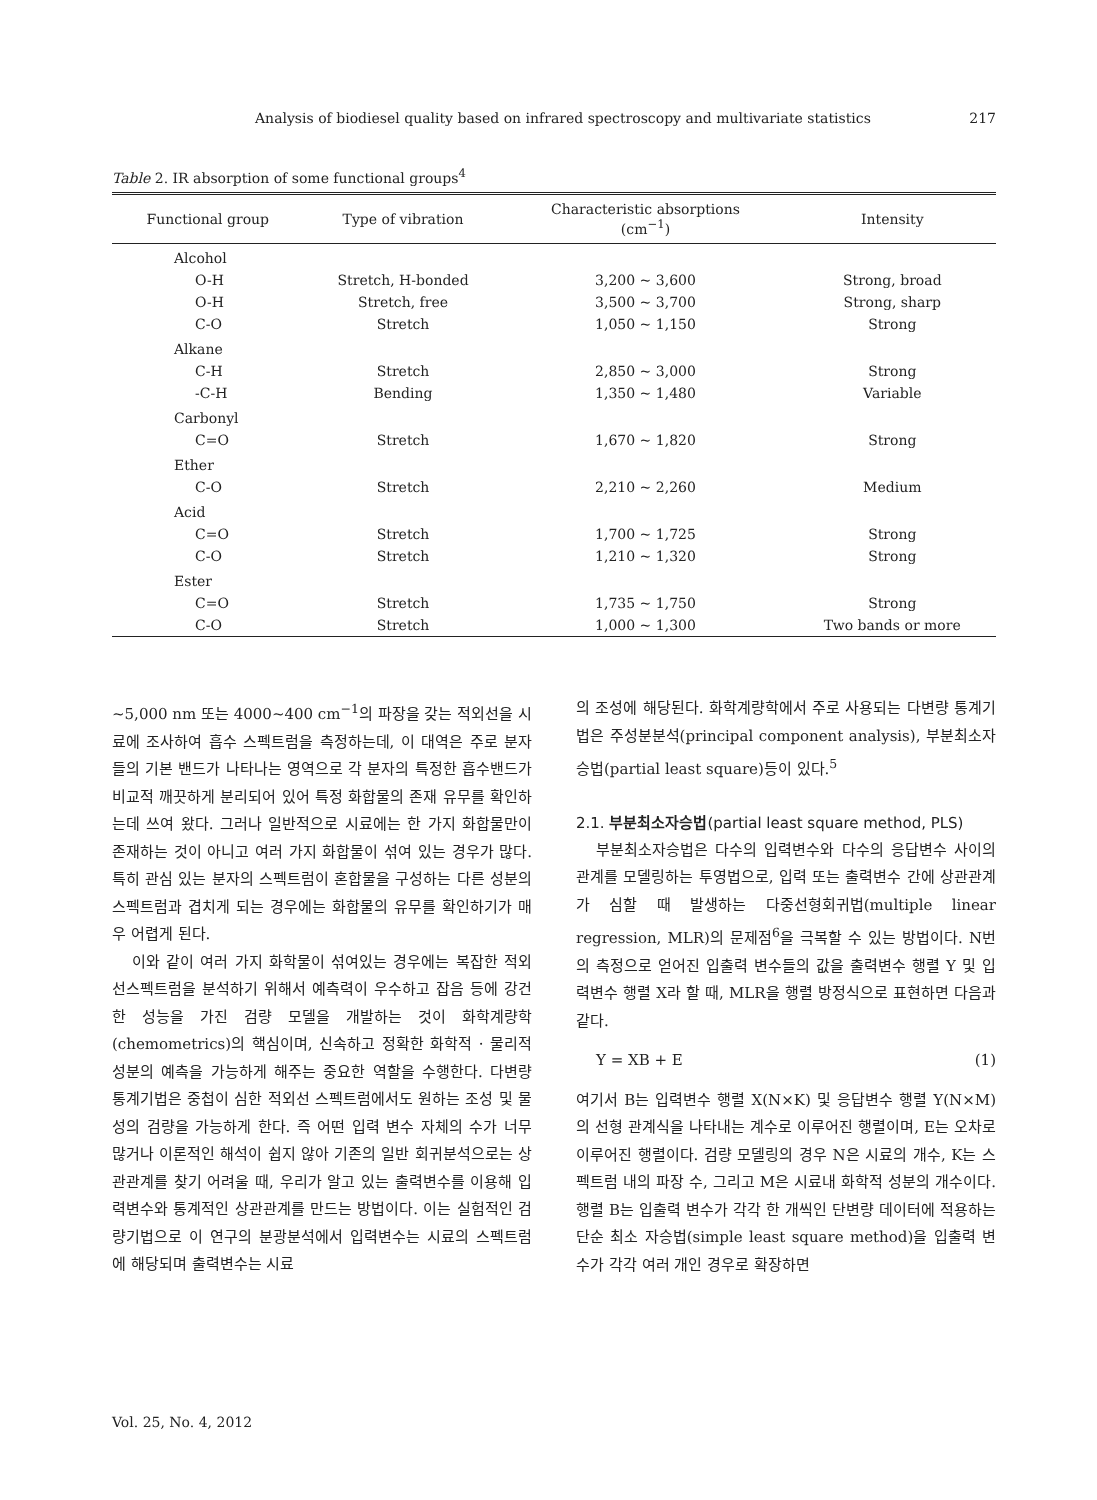Analysis of biodiesel quality based on infrared spectroscopy and multivariate statistics 217
Table 2. IR absorption of some functional groups<sup>4</sup>
| Functional group | Type of vibration | Characteristic absorptions (cm<sup>−1</sup>) | Intensity |
| --- | --- | --- | --- |
| Alcohol | | | |
| O-H | Stretch, H-bonded | 3,200 ~ 3,600 | Strong, broad |
| O-H | Stretch, free | 3,500 ~ 3,700 | Strong, sharp |
| C-O | Stretch | 1,050 ~ 1,150 | Strong |
| Alkane | | | |
| C-H | Stretch | 2,850 ~ 3,000 | Strong |
| -C-H | Bending | 1,350 ~ 1,480 | Variable |
| Carbonyl | | | |
| C=O | Stretch | 1,670 ~ 1,820 | Strong |
| Ether | | | |
| C-O | Stretch | 2,210 ~ 2,260 | Medium |
| Acid | | | |
| C=O | Stretch | 1,700 ~ 1,725 | Strong |
| C-O | Stretch | 1,210 ~ 1,320 | Strong |
| Ester | | | |
| C=O | Stretch | 1,735 ~ 1,750 | Strong |
| C-O | Stretch | 1,000 ~ 1,300 | Two bands or more |
~5,000 nm 또는 4000~400 cm<sup>−1</sup>의 파장을 갖는 적외선을 시료에 조사하여 흡수 스펙트럼을 측정하는데, 이 대역은 주로 분자들의 기본 밴드가 나타나는 영역으로 각 분자의 특정한 흡수밴드가 비교적 깨끗하게 분리되어 있어 특정 화합물의 존재 유무를 확인하는데 쓰여 왔다. 그러나 일반적으로 시료에는 한 가지 화합물만이 존재하는 것이 아니고 여러 가지 화합물이 섞여 있는 경우가 많다. 특히 관심 있는 분자의 스펙트럼이 혼합물을 구성하는 다른 성분의 스펙트럼과 겹치게 되는 경우에는 화합물의 유무를 확인하기가 매우 어렵게 된다.
이와 같이 여러 가지 화학물이 섞여있는 경우에는 복잡한 적외선스펙트럼을 분석하기 위해서 예측력이 우수하고 잡음 등에 강건한 성능을 가진 검량 모델을 개발하는 것이 화학계량학(chemometrics)의 핵심이며, 신속하고 정확한 화학적 · 물리적 성분의 예측을 가능하게 해주는 중요한 역할을 수행한다. 다변량 통계기법은 중첩이 심한 적외선 스펙트럼에서도 원하는 조성 및 물성의 검량을 가능하게 한다. 즉 어떤 입력 변수 자체의 수가 너무 많거나 이론적인 해석이 쉽지 않아 기존의 일반 회귀분석으로는 상관관계를 찾기 어려울 때, 우리가 알고 있는 출력변수를 이용해 입력변수와 통계적인 상관관계를 만드는 방법이다. 이는 실험적인 검량기법으로 이 연구의 분광분석에서 입력변수는 시료의 스펙트럼에 해당되며 출력변수는 시료
의 조성에 해당된다. 화학계량학에서 주로 사용되는 다변량 통계기법은 주성분분석(principal component analysis), 부분최소자승법(partial least square)등이 있다.<sup>5</sup>
2.1. 부분최소자승법(partial least square method, PLS)
부분최소자승법은 다수의 입력변수와 다수의 응답변수 사이의 관계를 모델링하는 투영법으로, 입력 또는 출력변수 간에 상관관계가 심할 때 발생하는 다중선형회귀법(multiple linear regression, MLR)의 문제점<sup>6</sup>을 극복할 수 있는 방법이다. N번의 측정으로 얻어진 입출력 변수들의 값을 출력변수 행렬 Y 및 입력변수 행렬 X라 할 때, MLR을 행렬 방정식으로 표현하면 다음과 같다.
Y = XB + E (1)
여기서 B는 입력변수 행렬 X(N×K) 및 응답변수 행렬 Y(N×M)의 선형 관계식을 나타내는 계수로 이루어진 행렬이며, E는 오차로 이루어진 행렬이다. 검량 모델링의 경우 N은 시료의 개수, K는 스펙트럼 내의 파장 수, 그리고 M은 시료내 화학적 성분의 개수이다. 행렬 B는 입출력 변수가 각각 한 개씩인 단변량 데이터에 적용하는 단순 최소 자승법(simple least square method)을 입출력 변수가 각각 여러 개인 경우로 확장하면
Vol. 25, No. 4, 2012